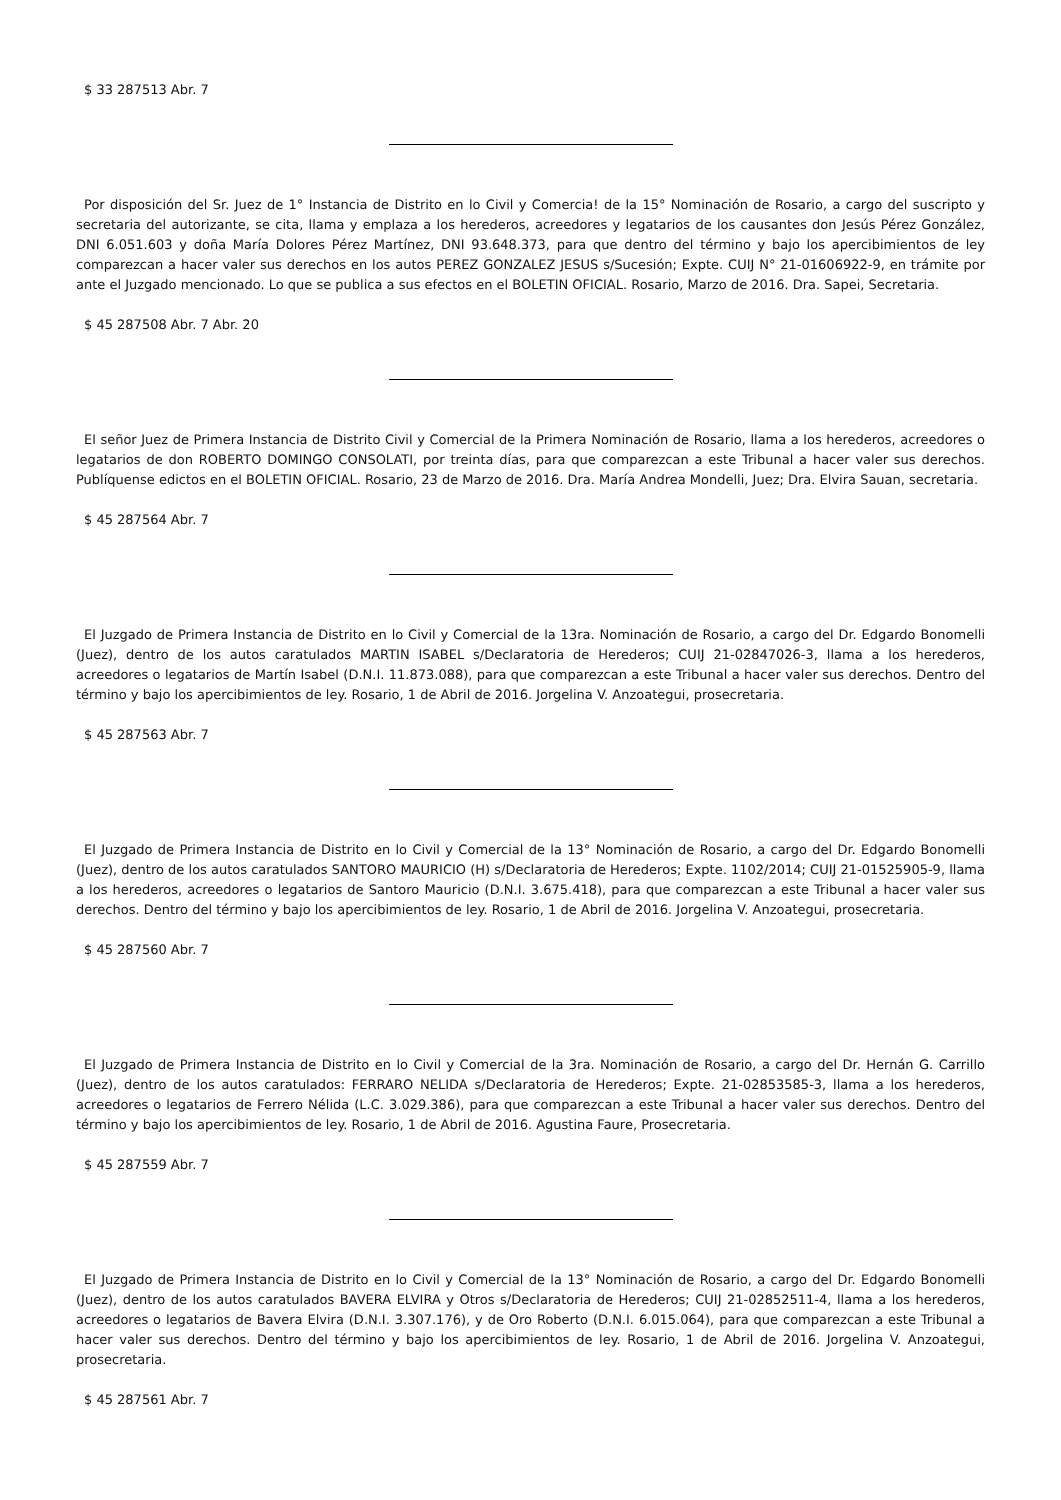$ 33 287513 Abr. 7
Por disposición del Sr. Juez de 1° Instancia de Distrito en lo Civil y Comercia! de la 15° Nominación de Rosario, a cargo del suscripto y secretaria del autorizante, se cita, llama y emplaza a los herederos, acreedores y legatarios de los causantes don Jesús Pérez González, DNI 6.051.603 y doña María Dolores Pérez Martínez, DNI 93.648.373, para que dentro del término y bajo los apercibimientos de ley comparezcan a hacer valer sus derechos en los autos PEREZ GONZALEZ JESUS s/Sucesión; Expte. CUIJ N° 21-01606922-9, en trámite por ante el Juzgado mencionado. Lo que se publica a sus efectos en el BOLETIN OFICIAL. Rosario, Marzo de 2016. Dra. Sapei, Secretaria.
$ 45 287508 Abr. 7 Abr. 20
El señor Juez de Primera Instancia de Distrito Civil y Comercial de la Primera Nominación de Rosario, llama a los herederos, acreedores o legatarios de don ROBERTO DOMINGO CONSOLATI, por treinta días, para que comparezcan a este Tribunal a hacer valer sus derechos. Publíquense edictos en el BOLETIN OFICIAL. Rosario, 23 de Marzo de 2016. Dra. María Andrea Mondelli, Juez; Dra. Elvira Sauan, secretaria.
$ 45 287564 Abr. 7
El Juzgado de Primera Instancia de Distrito en lo Civil y Comercial de la 13ra. Nominación de Rosario, a cargo del Dr. Edgardo Bonomelli (Juez), dentro de los autos caratulados MARTIN ISABEL s/Declaratoria de Herederos; CUIJ 21-02847026-3, llama a los herederos, acreedores o legatarios de Martín Isabel (D.N.I. 11.873.088), para que comparezcan a este Tribunal a hacer valer sus derechos. Dentro del término y bajo los apercibimientos de ley. Rosario, 1 de Abril de 2016. Jorgelina V. Anzoategui, prosecretaria.
$ 45 287563 Abr. 7
El Juzgado de Primera Instancia de Distrito en lo Civil y Comercial de la 13° Nominación de Rosario, a cargo del Dr. Edgardo Bonomelli (Juez), dentro de los autos caratulados SANTORO MAURICIO (H) s/Declaratoria de Herederos; Expte. 1102/2014; CUIJ 21-01525905-9, llama a los herederos, acreedores o legatarios de Santoro Mauricio (D.N.I. 3.675.418), para que comparezcan a este Tribunal a hacer valer sus derechos. Dentro del término y bajo los apercibimientos de ley. Rosario, 1 de Abril de 2016. Jorgelina V. Anzoategui, prosecretaria.
$ 45 287560 Abr. 7
El Juzgado de Primera Instancia de Distrito en lo Civil y Comercial de la 3ra. Nominación de Rosario, a cargo del Dr. Hernán G. Carrillo (Juez), dentro de los autos caratulados: FERRARO NELIDA s/Declaratoria de Herederos; Expte. 21-02853585-3, llama a los herederos, acreedores o legatarios de Ferrero Nélida (L.C. 3.029.386), para que comparezcan a este Tribunal a hacer valer sus derechos. Dentro del término y bajo los apercibimientos de ley. Rosario, 1 de Abril de 2016. Agustina Faure, Prosecretaria.
$ 45 287559 Abr. 7
El Juzgado de Primera Instancia de Distrito en lo Civil y Comercial de la 13° Nominación de Rosario, a cargo del Dr. Edgardo Bonomelli (Juez), dentro de los autos caratulados BAVERA ELVIRA y Otros s/Declaratoria de Herederos; CUIJ 21-02852511-4, llama a los herederos, acreedores o legatarios de Bavera Elvira (D.N.I. 3.307.176), y de Oro Roberto (D.N.I. 6.015.064), para que comparezcan a este Tribunal a hacer valer sus derechos. Dentro del término y bajo los apercibimientos de ley. Rosario, 1 de Abril de 2016. Jorgelina V. Anzoategui, prosecretaria.
$ 45 287561 Abr. 7